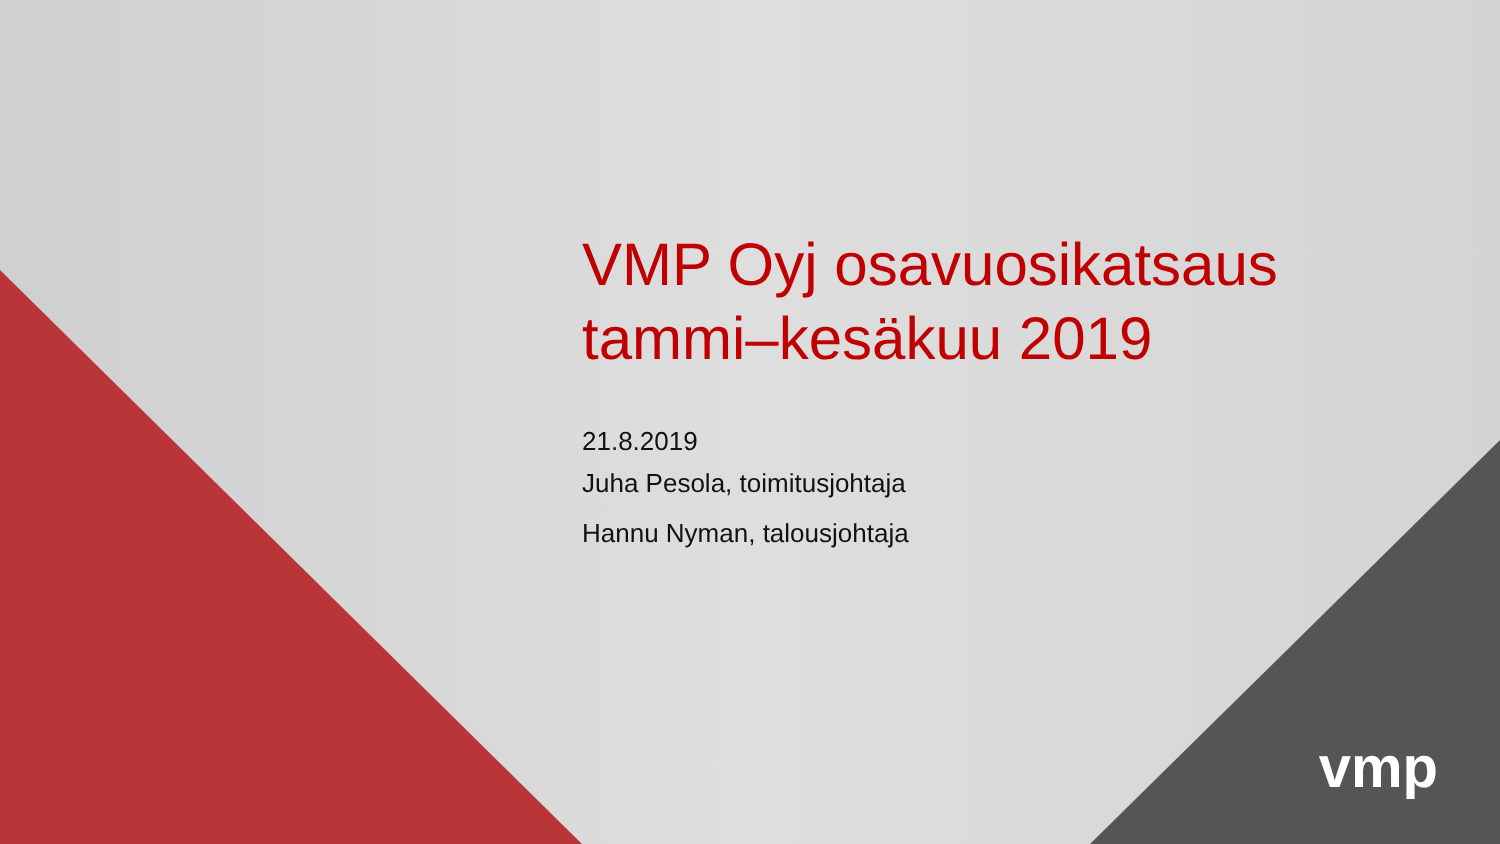VMP Oyj osavuosikatsaus
tammi–kesäkuu 2019
21.8.2019
Juha Pesola, toimitusjohtaja
Hannu Nyman, talousjohtaja
vmp